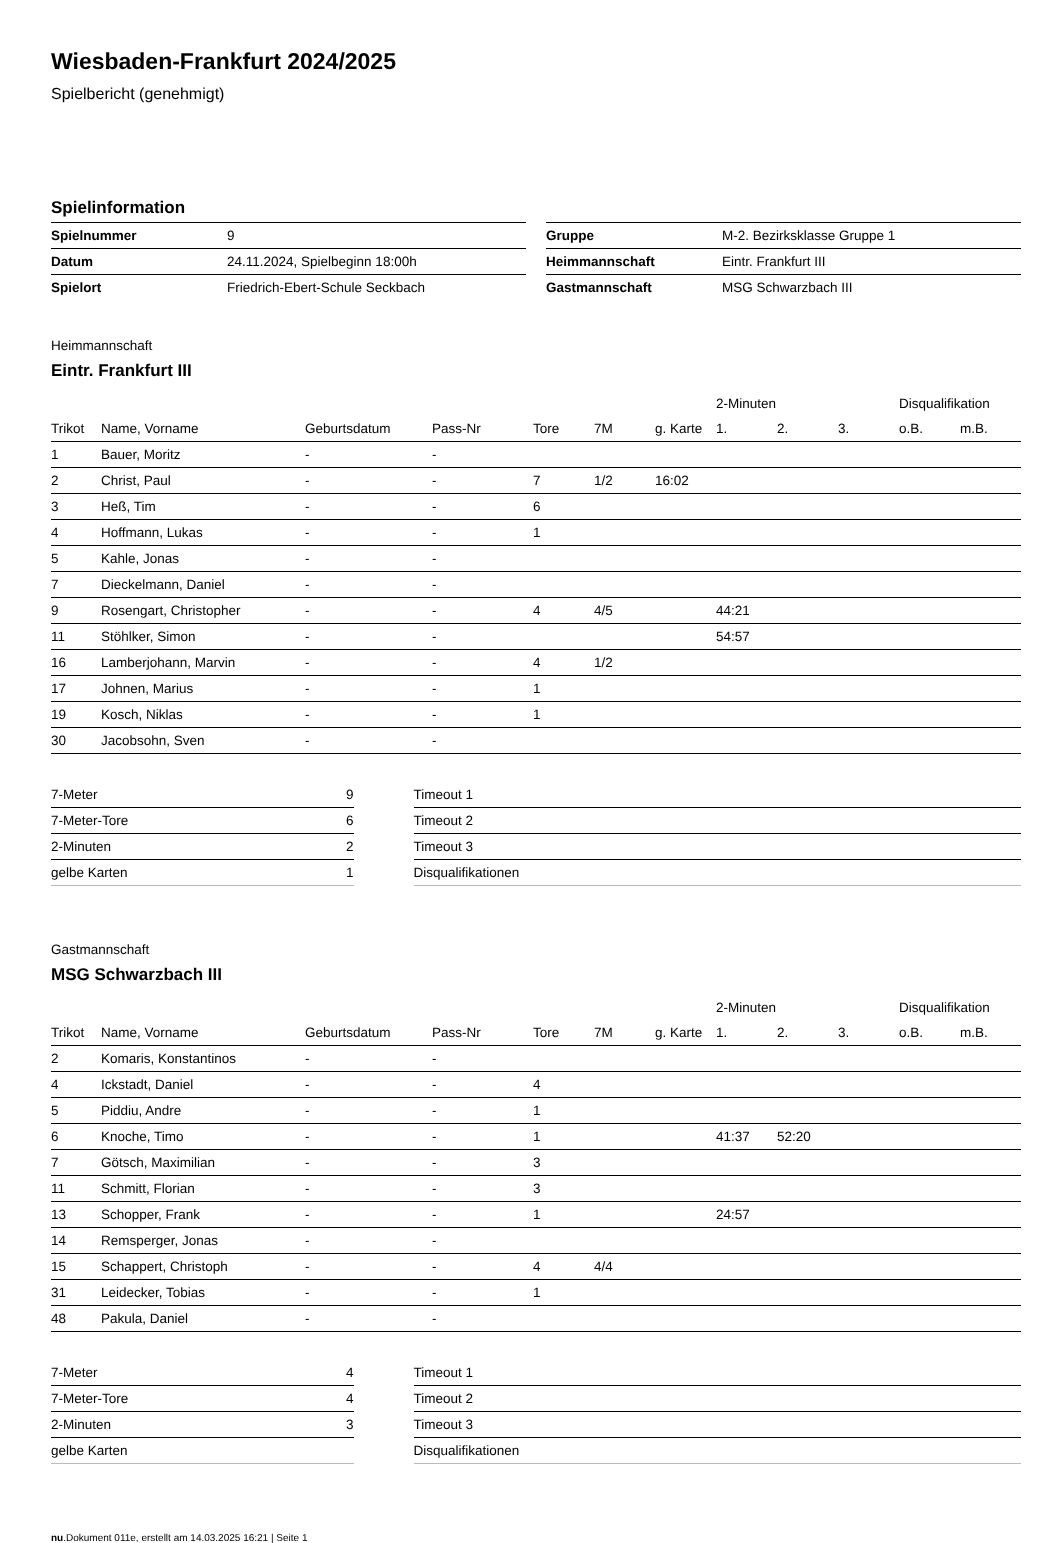Wiesbaden-Frankfurt 2024/2025
Spielbericht (genehmigt)
Spielinformation
| Spielnummer | 9 |
| Datum | 24.11.2024, Spielbeginn 18:00h |
| Spielort | Friedrich-Ebert-Schule Seckbach |
| Gruppe | M-2. Bezirksklasse Gruppe 1 |
| Heimmannschaft | Eintr. Frankfurt III |
| Gastmannschaft | MSG Schwarzbach III |
Heimmannschaft
Eintr. Frankfurt III
| | | | | | | | 2-Minuten | | | Disqualifikation | |
| --- | --- | --- | --- | --- | --- | --- | --- | --- | --- | --- | --- |
| Trikot | Name, Vorname | Geburtsdatum | Pass-Nr | Tore | 7M | g. Karte | 1. | 2. | 3. | o.B. | m.B. |
| 1 | Bauer, Moritz | - | - | | | | | | | | |
| 2 | Christ, Paul | - | - | 7 | 1/2 | 16:02 | | | | | |
| 3 | Heß, Tim | - | - | 6 | | | | | | | |
| 4 | Hoffmann, Lukas | - | - | 1 | | | | | | | |
| 5 | Kahle, Jonas | - | - | | | | | | | | |
| 7 | Dieckelmann, Daniel | - | - | | | | | | | | |
| 9 | Rosengart, Christopher | - | - | 4 | 4/5 | | 44:21 | | | | |
| 11 | Stöhlker, Simon | - | - | | | | 54:57 | | | | |
| 16 | Lamberjohann, Marvin | - | - | 4 | 1/2 | | | | | | |
| 17 | Johnen, Marius | - | - | 1 | | | | | | | |
| 19 | Kosch, Niklas | - | - | 1 | | | | | | | |
| 30 | Jacobsohn, Sven | - | - | | | | | | | | |
| 7-Meter | 9 |
| 7-Meter-Tore | 6 |
| 2-Minuten | 2 |
| gelbe Karten | 1 |
| Timeout 1 |
| Timeout 2 |
| Timeout 3 |
| Disqualifikationen |
Gastmannschaft
MSG Schwarzbach III
| | | | | | | | 2-Minuten | | | Disqualifikation | |
| --- | --- | --- | --- | --- | --- | --- | --- | --- | --- | --- | --- |
| Trikot | Name, Vorname | Geburtsdatum | Pass-Nr | Tore | 7M | g. Karte | 1. | 2. | 3. | o.B. | m.B. |
| 2 | Komaris, Konstantinos | - | - | | | | | | | | |
| 4 | Ickstadt, Daniel | - | - | 4 | | | | | | | |
| 5 | Piddiu, Andre | - | - | 1 | | | | | | | |
| 6 | Knoche, Timo | - | - | 1 | | | 41:37 | 52:20 | | | |
| 7 | Götsch, Maximilian | - | - | 3 | | | | | | | |
| 11 | Schmitt, Florian | - | - | 3 | | | | | | | |
| 13 | Schopper, Frank | - | - | 1 | | | 24:57 | | | | |
| 14 | Remsperger, Jonas | - | - | | | | | | | | |
| 15 | Schappert, Christoph | - | - | 4 | 4/4 | | | | | | |
| 31 | Leidecker, Tobias | - | - | 1 | | | | | | | |
| 48 | Pakula, Daniel | - | - | | | | | | | | |
| 7-Meter | 4 |
| 7-Meter-Tore | 4 |
| 2-Minuten | 3 |
| gelbe Karten | |
| Timeout 1 |
| Timeout 2 |
| Timeout 3 |
| Disqualifikationen |
nu.Dokument 011e, erstellt am 14.03.2025 16:21 | Seite 1